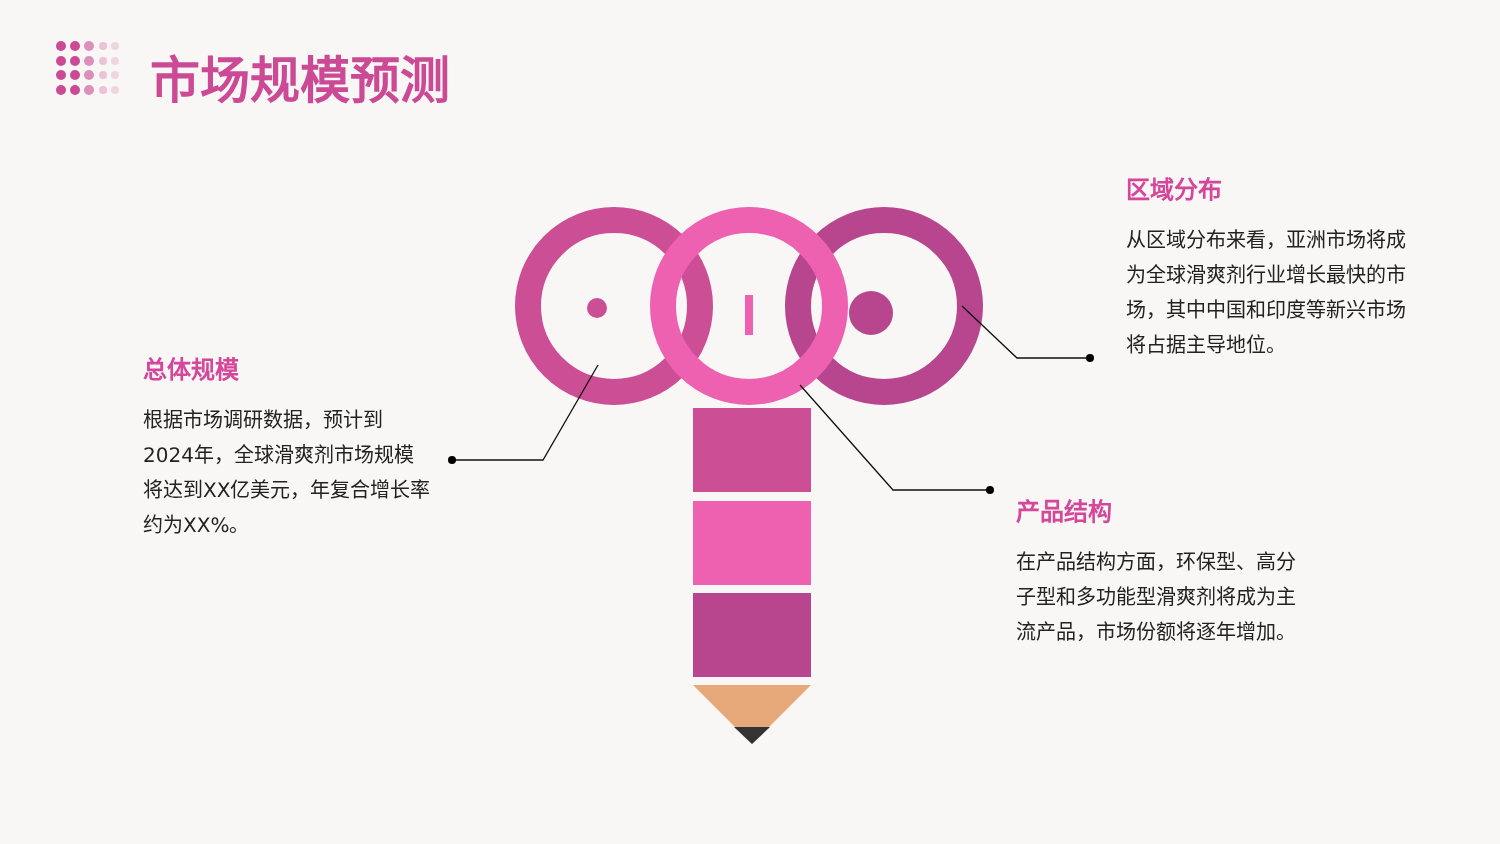市场规模预测
总体规模
根据市场调研数据，预计到2024年，全球滑爽剂市场规模将达到XX亿美元，年复合增长率约为XX%。
区域分布
从区域分布来看，亚洲市场将成为全球滑爽剂行业增长最快的市场，其中中国和印度等新兴市场将占据主导地位。
产品结构
在产品结构方面，环保型、高分子型和多功能型滑爽剂将成为主流产品，市场份额将逐年增加。